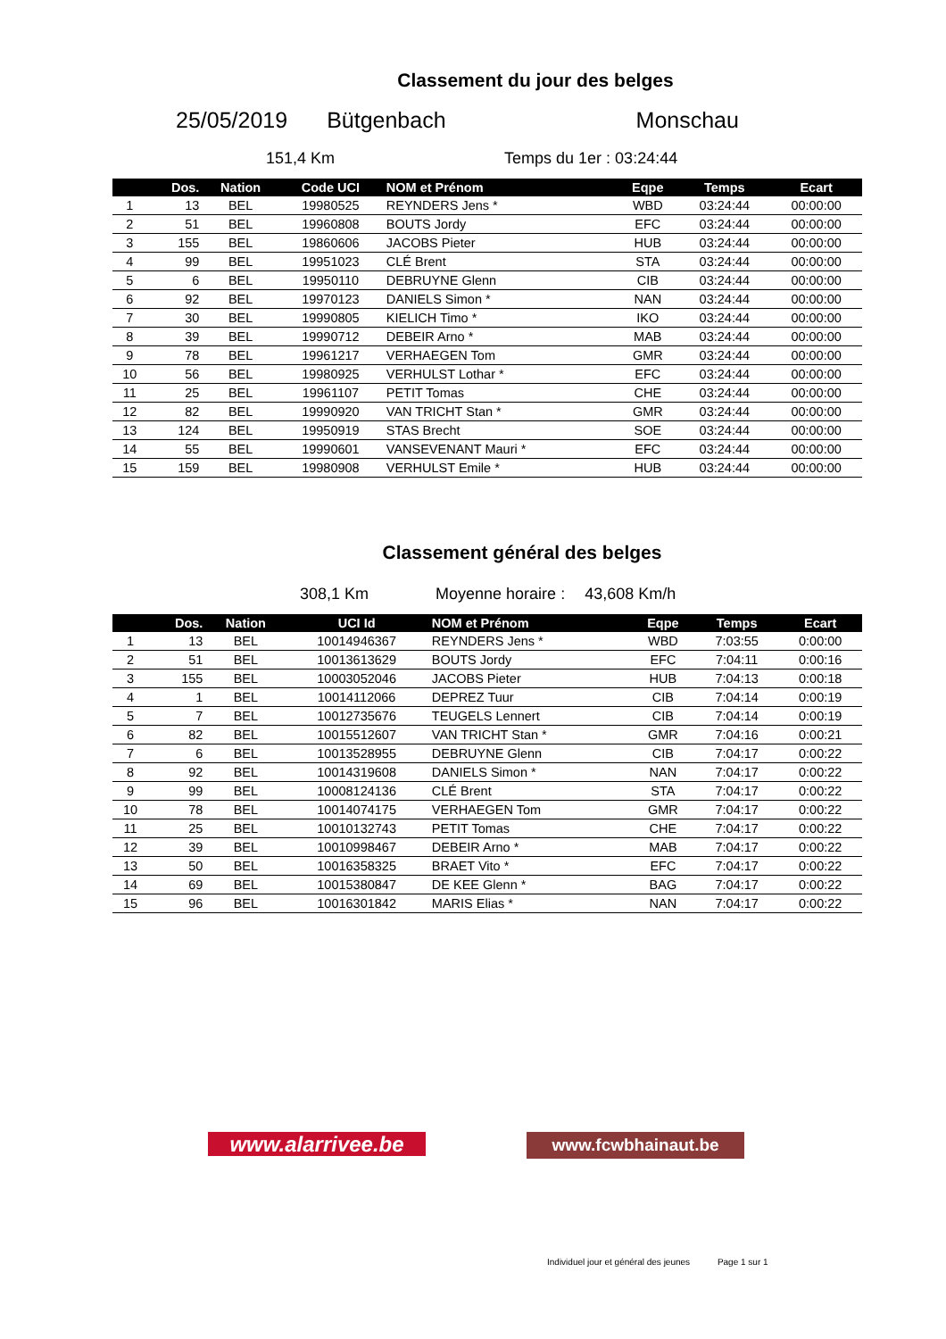Classement du jour des belges
25/05/2019 Bütgenbach Monschau
151,4 Km Temps du 1er : 03:24:44
| | Dos. | Nation | Code UCI | NOM et Prénom | Eqpe | Temps | Ecart |
| --- | --- | --- | --- | --- | --- | --- | --- |
| 1 | 13 | BEL | 19980525 | REYNDERS Jens * | WBD | 03:24:44 | 00:00:00 |
| 2 | 51 | BEL | 19960808 | BOUTS Jordy | EFC | 03:24:44 | 00:00:00 |
| 3 | 155 | BEL | 19860606 | JACOBS Pieter | HUB | 03:24:44 | 00:00:00 |
| 4 | 99 | BEL | 19951023 | CLÉ Brent | STA | 03:24:44 | 00:00:00 |
| 5 | 6 | BEL | 19950110 | DEBRUYNE Glenn | CIB | 03:24:44 | 00:00:00 |
| 6 | 92 | BEL | 19970123 | DANIELS Simon * | NAN | 03:24:44 | 00:00:00 |
| 7 | 30 | BEL | 19990805 | KIELICH Timo * | IKO | 03:24:44 | 00:00:00 |
| 8 | 39 | BEL | 19990712 | DEBEIR Arno * | MAB | 03:24:44 | 00:00:00 |
| 9 | 78 | BEL | 19961217 | VERHAEGEN Tom | GMR | 03:24:44 | 00:00:00 |
| 10 | 56 | BEL | 19980925 | VERHULST Lothar * | EFC | 03:24:44 | 00:00:00 |
| 11 | 25 | BEL | 19961107 | PETIT Tomas | CHE | 03:24:44 | 00:00:00 |
| 12 | 82 | BEL | 19990920 | VAN TRICHT Stan * | GMR | 03:24:44 | 00:00:00 |
| 13 | 124 | BEL | 19950919 | STAS Brecht | SOE | 03:24:44 | 00:00:00 |
| 14 | 55 | BEL | 19990601 | VANSEVENANT Mauri * | EFC | 03:24:44 | 00:00:00 |
| 15 | 159 | BEL | 19980908 | VERHULST Emile * | HUB | 03:24:44 | 00:00:00 |
Classement général des belges
308,1 Km Moyenne horaire : 43,608 Km/h
| | Dos. | Nation | UCI Id | NOM et Prénom | Eqpe | Temps | Ecart |
| --- | --- | --- | --- | --- | --- | --- | --- |
| 1 | 13 | BEL | 10014946367 | REYNDERS Jens * | WBD | 7:03:55 | 0:00:00 |
| 2 | 51 | BEL | 10013613629 | BOUTS Jordy | EFC | 7:04:11 | 0:00:16 |
| 3 | 155 | BEL | 10003052046 | JACOBS Pieter | HUB | 7:04:13 | 0:00:18 |
| 4 | 1 | BEL | 10014112066 | DEPREZ Tuur | CIB | 7:04:14 | 0:00:19 |
| 5 | 7 | BEL | 10012735676 | TEUGELS Lennert | CIB | 7:04:14 | 0:00:19 |
| 6 | 82 | BEL | 10015512607 | VAN TRICHT Stan * | GMR | 7:04:16 | 0:00:21 |
| 7 | 6 | BEL | 10013528955 | DEBRUYNE Glenn | CIB | 7:04:17 | 0:00:22 |
| 8 | 92 | BEL | 10014319608 | DANIELS Simon * | NAN | 7:04:17 | 0:00:22 |
| 9 | 99 | BEL | 10008124136 | CLÉ Brent | STA | 7:04:17 | 0:00:22 |
| 10 | 78 | BEL | 10014074175 | VERHAEGEN Tom | GMR | 7:04:17 | 0:00:22 |
| 11 | 25 | BEL | 10010132743 | PETIT Tomas | CHE | 7:04:17 | 0:00:22 |
| 12 | 39 | BEL | 10010998467 | DEBEIR Arno * | MAB | 7:04:17 | 0:00:22 |
| 13 | 50 | BEL | 10016358325 | BRAET Vito * | EFC | 7:04:17 | 0:00:22 |
| 14 | 69 | BEL | 10015380847 | DE KEE Glenn * | BAG | 7:04:17 | 0:00:22 |
| 15 | 96 | BEL | 10016301842 | MARIS Elias * | NAN | 7:04:17 | 0:00:22 |
www.alarrivee.be www.fcwbhainaut.be
Individuel jour et général des jeunes Page 1 sur 1